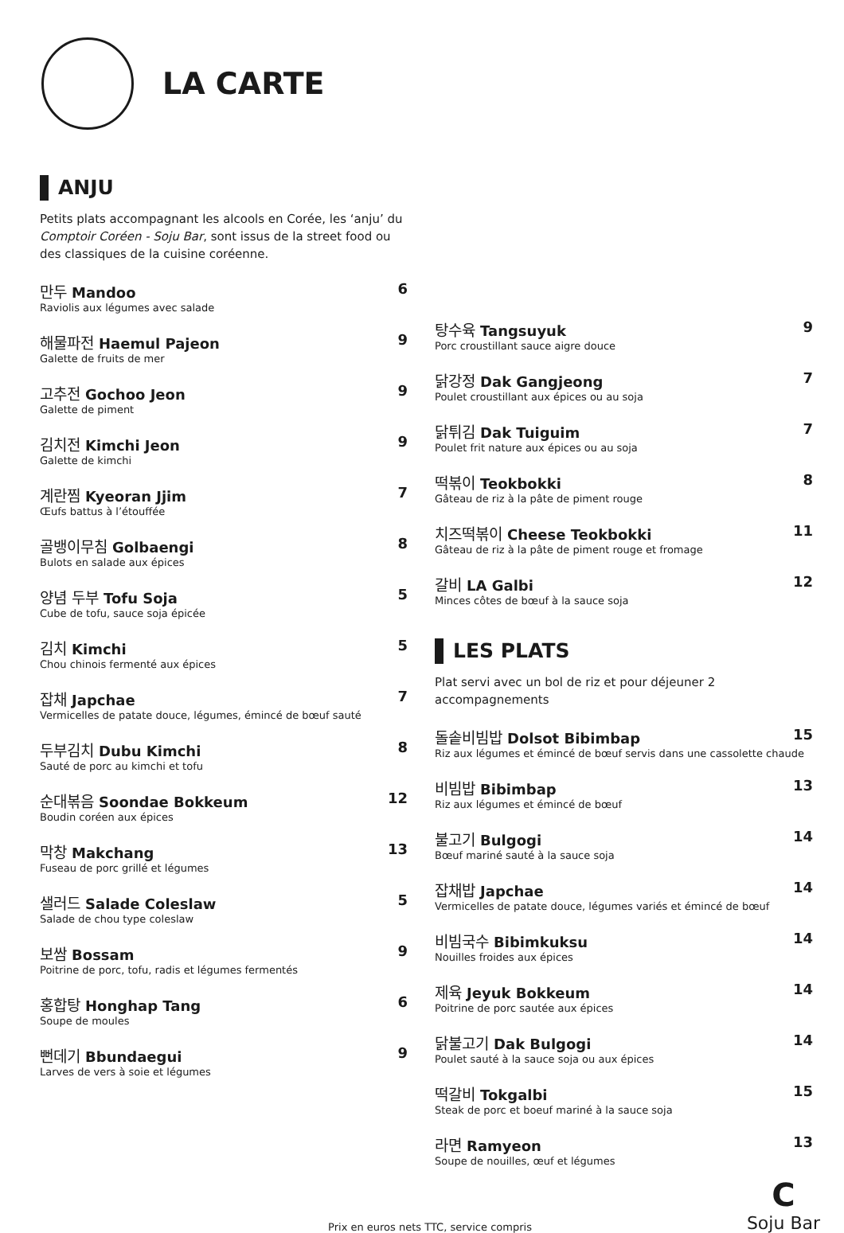LA CARTE
ANJU
Petits plats accompagnant les alcools en Corée, les ‘anju’ du Comptoir Coréen - Soju Bar, sont issus de la street food ou des classiques de la cuisine coréenne.
만두 Mandoo 6
Raviolis aux légumes avec salade
해물파전 Haemul Pajeon 9
Galette de fruits de mer
고추전 Gochoo Jeon 9
Galette de piment
김치전 Kimchi Jeon 9
Galette de kimchi
계란찜 Kyeoran Jjim 7
Œufs battus à l’étouffée
골뱅이무침 Golbaengi 8
Bulots en salade aux épices
양념 두부 Tofu Soja 5
Cube de tofu, sauce soja épicée
김치 Kimchi 5
Chou chinois fermenté aux épices
잡채 Japchae 7
Vermicelles de patate douce, légumes, émincé de bœuf sauté
두부김치 Dubu Kimchi 8
Sauté de porc au kimchi et tofu
순대볶음 Soondae Bokkeum 12
Boudin coréen aux épices
막창 Makchang 13
Fuseau de porc grillé et légumes
샐러드 Salade Coleslaw 5
Salade de chou type coleslaw
보쌈 Bossam 9
Poitrine de porc, tofu, radis et légumes fermentés
홍합탕 Honghap Tang 6
Soupe de moules
뻔데기 Bbundaegui 9
Larves de vers à soie et légumes
탕수육 Tangsuyuk 9
Porc croustillant sauce aigre douce
닭강정 Dak Gangjeong 7
Poulet croustillant aux épices ou au soja
닭튀김 Dak Tuiguim 7
Poulet frit nature aux épices ou au soja
떡볶이 Teokbokki 8
Gâteau de riz à la pâte de piment rouge
치즈떡볶이 Cheese Teokbokki 11
Gâteau de riz à la pâte de piment rouge et fromage
갈비 LA Galbi 12
Minces côtes de bœuf à la sauce soja
LES PLATS
Plat servi avec un bol de riz et pour déjeuner 2 accompagnements
돌솥비빔밥 Dolsot Bibimbap 15
Riz aux légumes et émincé de bœuf servis dans une cassolette chaude
비빔밥 Bibimbap 13
Riz aux légumes et émincé de bœuf
불고기 Bulgogi 14
Bœuf mariné sauté à la sauce soja
잡채밥 Japchae 14
Vermicelles de patate douce, légumes variés et émincé de bœuf
비빔국수 Bibimkuksu 14
Nouilles froides aux épices
제육 Jeyuk Bokkeum 14
Poitrine de porc sautée aux épices
닭불고기 Dak Bulgogi 14
Poulet sauté à la sauce soja ou aux épices
떡갈비 Tokgalbi 15
Steak de porc et boeuf mariné à la sauce soja
라면 Ramyeon 13
Soupe de nouilles, œuf et légumes
Prix en euros nets TTC, service compris
C
Soju Bar